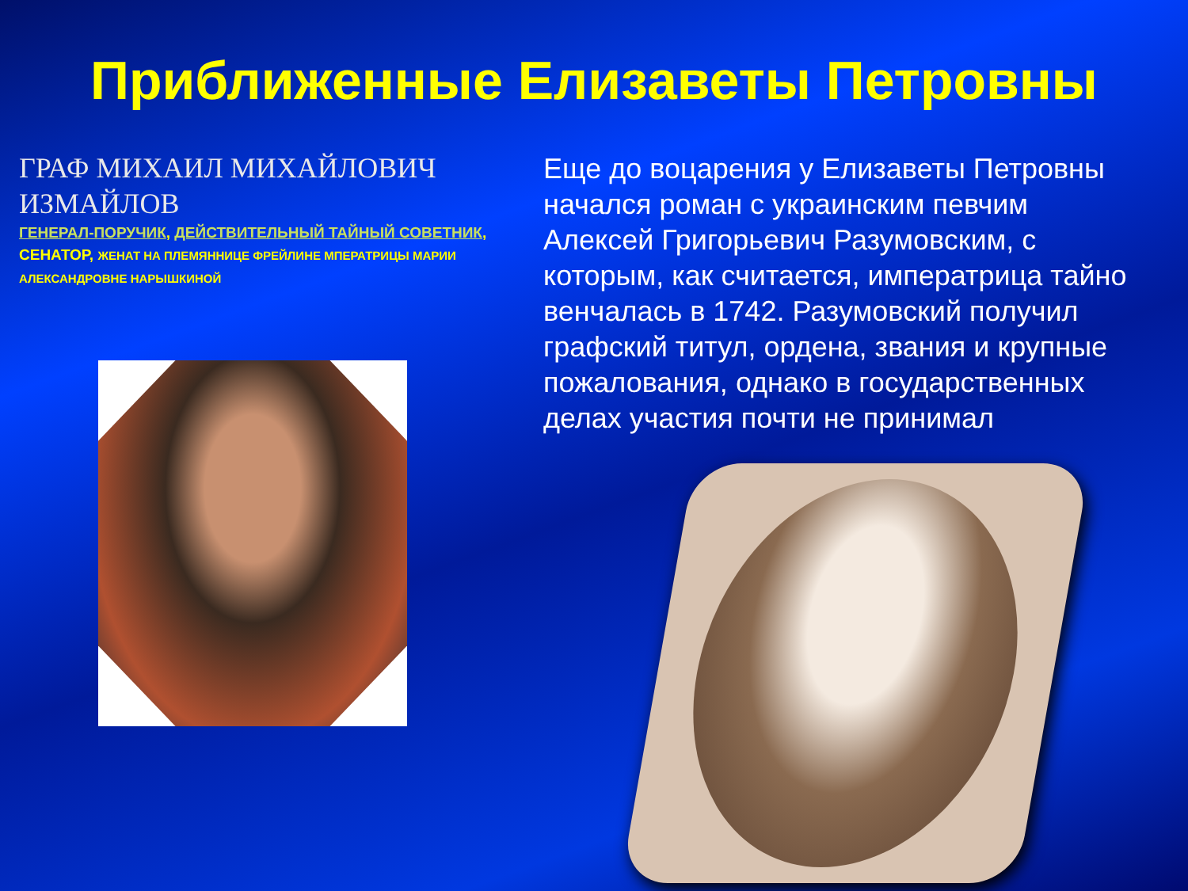Приближенные Елизаветы Петровны
ГРАФ МИХАИЛ МИХАЙЛОВИЧ ИЗМАЙЛОВ
ГЕНЕРАЛ-ПОРУЧИК, ДЕЙСТВИТЕЛЬНЫЙ ТАЙНЫЙ СОВЕТНИК, СЕНАТОР, ЖЕНАТ НА ПЛЕМЯННИЦЕ ФРЕЙЛИНЕ МПЕРАТРИЦЫ МАРИИ АЛЕКСАНДРОВНЕ НАРЫШКИНОЙ
Еще до воцарения у Елизаветы Петровны начался роман с украинским певчим Алексей Григорьевич Разумовским, с которым, как считается, императрица тайно венчалась в 1742. Разумовский получил графский титул, ордена, звания и крупные пожалования, однако в государственных делах участия почти не принимал